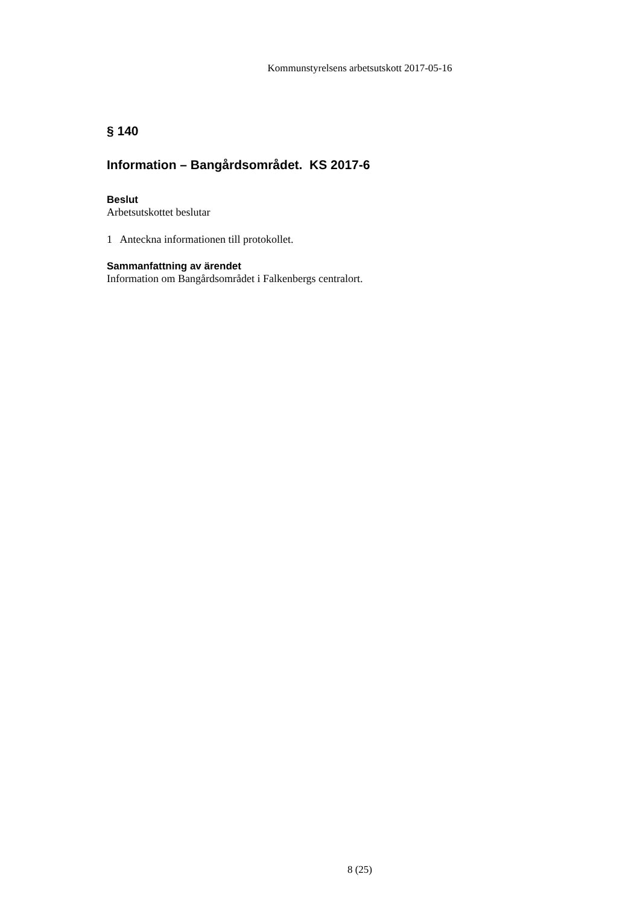Kommunstyrelsens arbetsutskott 2017-05-16
§ 140
Information – Bangårdsområdet. KS 2017-6
Beslut
Arbetsutskottet beslutar
1 Anteckna informationen till protokollet.
Sammanfattning av ärendet
Information om Bangårdsområdet i Falkenbergs centralort.
8 (25)